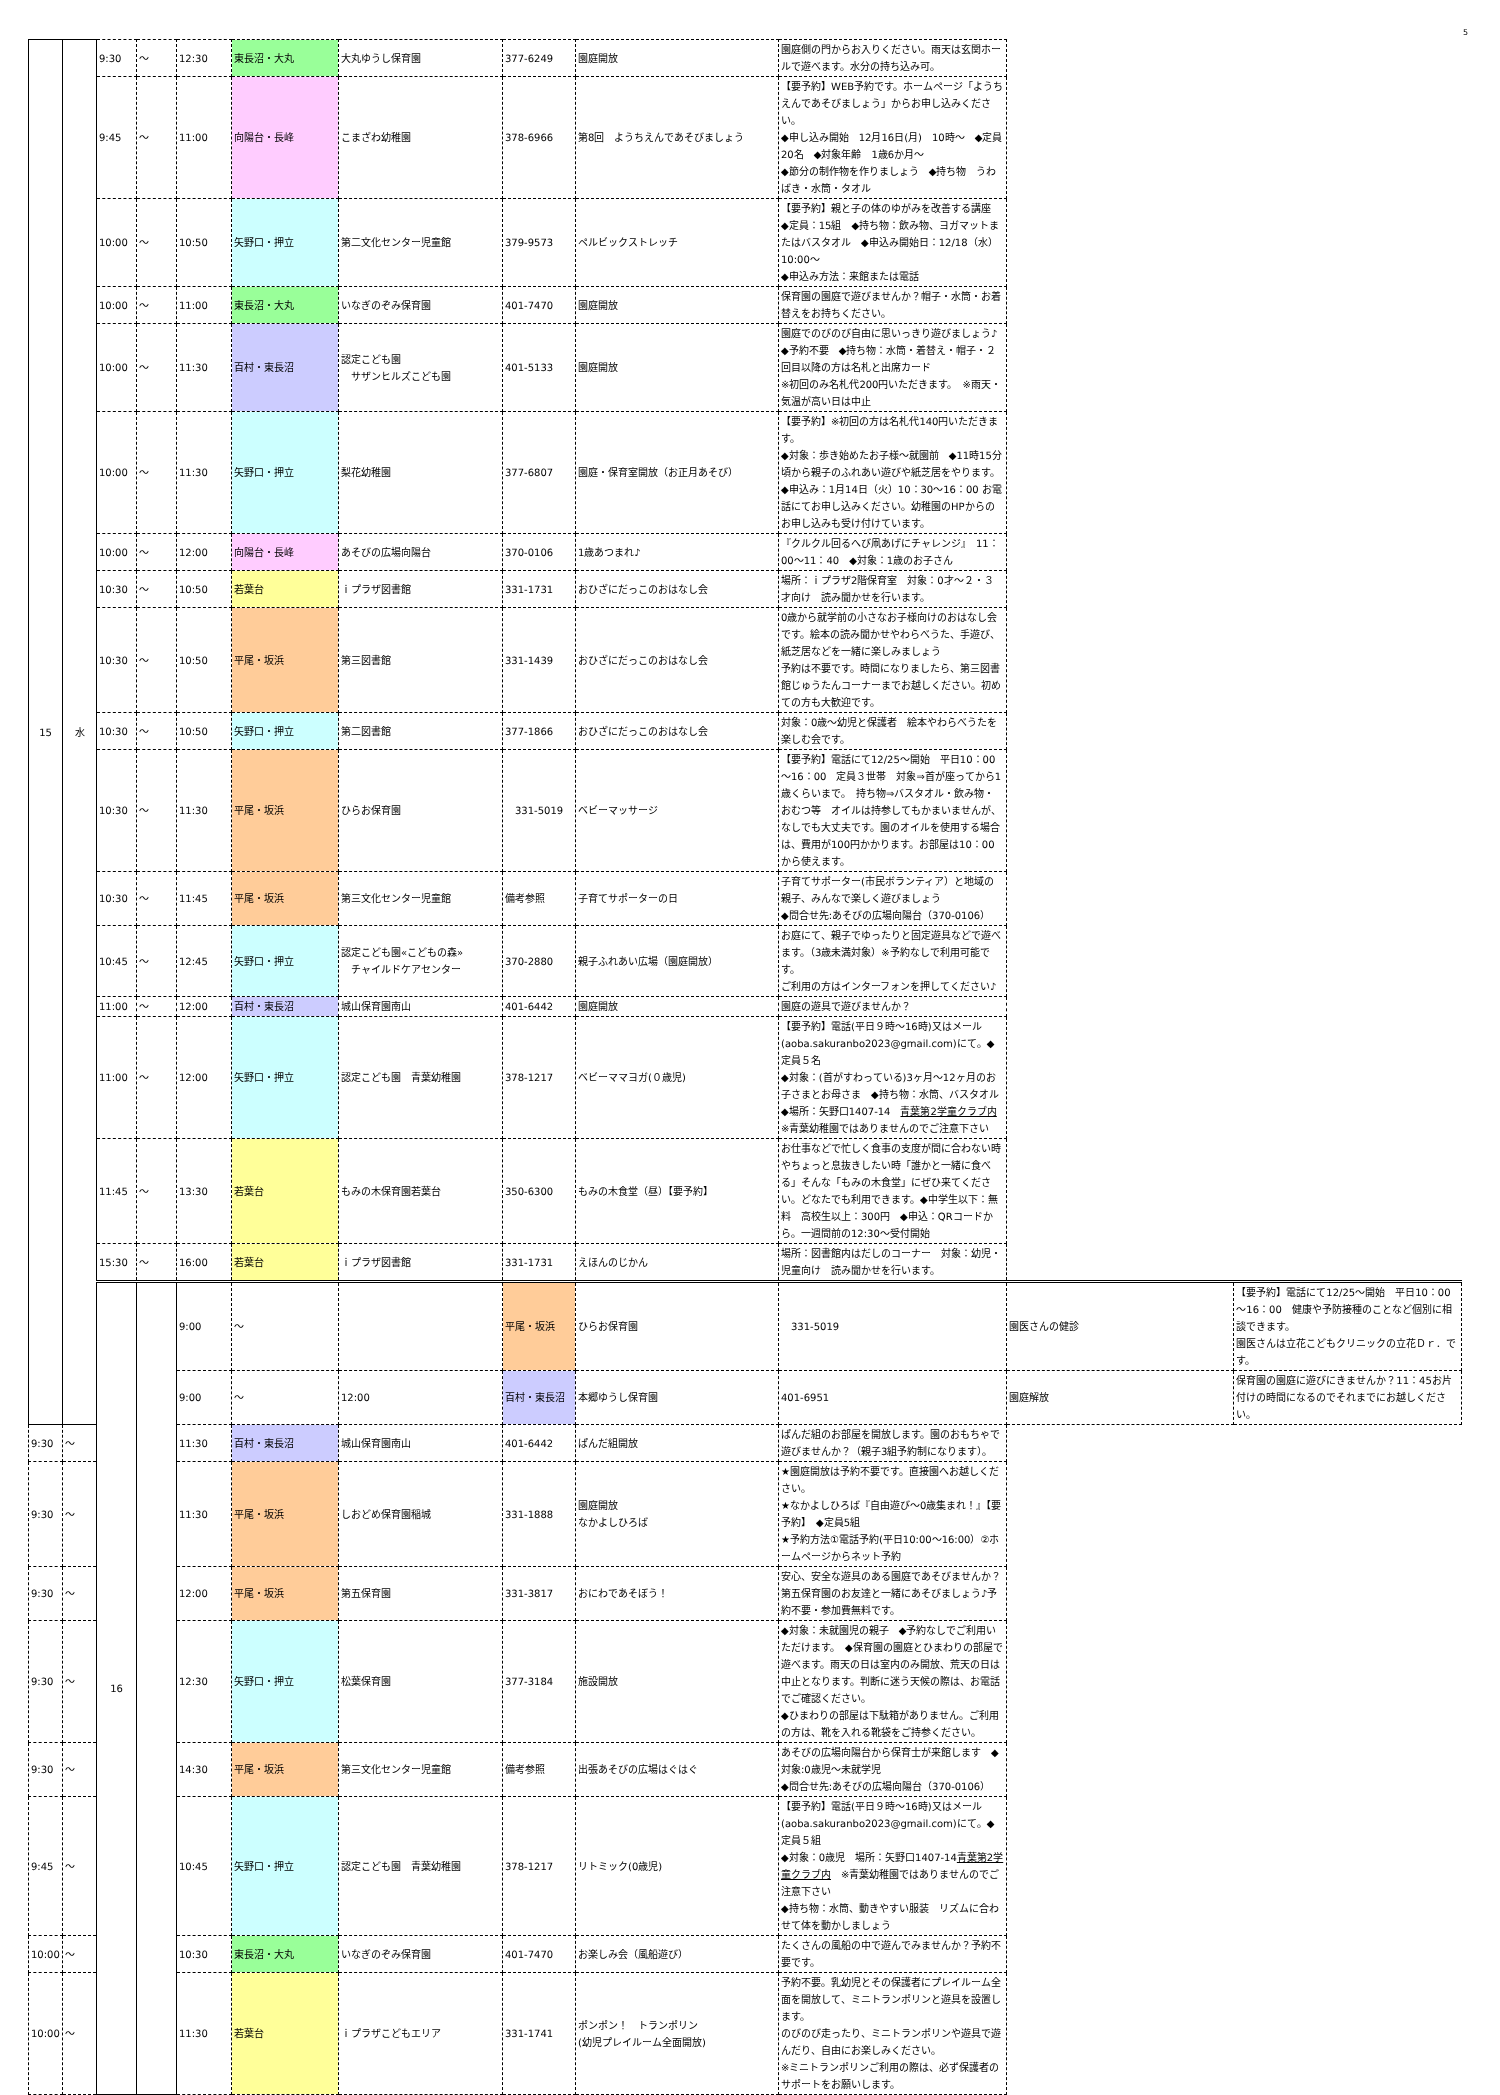5
| 15 | 水 | 9:30 | ～ | 12:30 | 東長沼・大丸 | 大丸ゆうし保育園 | 377-6249 | 園庭開放 | 園庭側の門からお入りください。雨天は玄関ホールで遊べます。水分の持ち込み可。 | | |
| | | 9:45 | ～ | 11:00 | 向陽台・長峰 | こまざわ幼稚園 | 378-6966 | 第8回 ようちえんであそびましょう | 【要予約】WEB予約です。ホームページ「ようちえんであそびましょう」からお申し込みください。 ◆申し込み開始 12月16日(月) 10時～ ◆定員20名 ◆対象年齢 1歳6か月～ ◆節分の制作物を作りましょう ◆持ち物 うわばき・水筒・タオル | | |
| | | 10:00 | ～ | 10:50 | 矢野口・押立 | 第二文化センター児童館 | 379-9573 | ペルビックストレッチ | 【要予約】親と子の体のゆがみを改善する講座 ◆定員：15組 ◆持ち物：飲み物、ヨガマットまたはバスタオル ◆申込み開始日：12/18（水）10:00～ ◆申込み方法：来館または電話 | | |
| | | 10:00 | ～ | 11:00 | 東長沼・大丸 | いなぎのぞみ保育園 | 401-7470 | 園庭開放 | 保育園の園庭で遊びませんか？帽子・水筒・お着替えをお持ちください。 | | |
| | | 10:00 | ～ | 11:30 | 百村・東長沼 | 認定こども園 サザンヒルズこども園 | 401-5133 | 園庭開放 | 園庭でのびのび自由に思いっきり遊びましょう♪ ◆予約不要 ◆持ち物：水筒・着替え・帽子・２回目以降の方は名札と出席カード ※初回のみ名札代200円いただきます。 ※雨天・気温が高い日は中止 | | |
| | | 10:00 | ～ | 11:30 | 矢野口・押立 | 梨花幼稚園 | 377-6807 | 園庭・保育室開放（お正月あそび） | 【要予約】※初回の方は名札代140円いただきます。 ◆対象：歩き始めたお子様～就園前 ◆11時15分頃から親子のふれあい遊びや紙芝居をやります。 ◆申込み：1月14日（火）10：30～16：00 お電話にてお申し込みください。幼稚園のHPからのお申し込みも受け付けています。 | | |
| | | 10:00 | ～ | 12:00 | 向陽台・長峰 | あそびの広場向陽台 | 370-0106 | 1歳あつまれ♪ | 『クルクル回るへび凧あげにチャレンジ』 11：00～11：40 ◆対象：1歳のお子さん | | |
| | | 10:30 | ～ | 10:50 | 若葉台 | ｉプラザ図書館 | 331-1731 | おひざにだっこのおはなし会 | 場所：ｉプラザ2階保育室 対象：0才～２・３才向け 読み聞かせを行います。 | | |
| | | 10:30 | ～ | 10:50 | 平尾・坂浜 | 第三図書館 | 331-1439 | おひざにだっこのおはなし会 | 0歳から就学前の小さなお子様向けのおはなし会です。絵本の読み聞かせやわらべうた、手遊び、紙芝居などを一緒に楽しみましょう 予約は不要です。時間になりましたら、第三図書館じゅうたんコーナーまでお越しください。初めての方も大歓迎です。 | | |
| | | 10:30 | ～ | 10:50 | 矢野口・押立 | 第二図書館 | 377-1866 | おひざにだっこのおはなし会 | 対象：0歳～幼児と保護者 絵本やわらべうたを楽しむ会です。 | | |
| | | 10:30 | ～ | 11:30 | 平尾・坂浜 | ひらお保育園 | 331-5019 | ベビーマッサージ | 【要予約】電話にて12/25～開始 平日10：00～16：00 定員３世帯 対象⇒首が座ってから1歳くらいまで。 持ち物⇒バスタオル・飲み物・おむつ等 オイルは持参してもかまいませんが、なしでも大丈夫です。園のオイルを使用する場合は、費用が100円かかります。お部屋は10：00から使えます。 | | |
| | | 10:30 | ～ | 11:45 | 平尾・坂浜 | 第三文化センター児童館 | 備考参照 | 子育てサポーターの日 | 子育てサポーター(市民ボランティア）と地域の親子、みんなで楽しく遊びましょう ◆問合せ先:あそびの広場向陽台（370-0106） | | |
| | | 10:45 | ～ | 12:45 | 矢野口・押立 | 認定こども園«こどもの森» チャイルドケアセンター | 370-2880 | 親子ふれあい広場（園庭開放） | お庭にて、親子でゆったりと固定遊具などで遊べます。（3歳未満対象）※予約なしで利用可能です。 ご利用の方はインターフォンを押してください♪ | | |
| | | 11:00 | ～ | 12:00 | 百村・東長沼 | 城山保育園南山 | 401-6442 | 園庭開放 | 園庭の遊具で遊びませんか？ | | |
| | | 11:00 | ～ | 12:00 | 矢野口・押立 | 認定こども園 青葉幼稚園 | 378-1217 | ベビーママヨガ(０歳児) | 【要予約】電話(平日９時～16時)又はメール(aoba.sakuranbo2023@gmail.com)にて。◆定員５名 ◆対象：(首がすわっている)3ヶ月～12ヶ月のお子さまとお母さま ◆持ち物：水筒、バスタオル ◆場所：矢野口1407-14 青葉第2学童クラブ内 ※青葉幼稚園ではありませんのでご注意下さい | | |
| | | 11:45 | ～ | 13:30 | 若葉台 | もみの木保育園若葉台 | 350-6300 | もみの木食堂（昼）【要予約】 | お仕事などで忙しく食事の支度が間に合わない時やちょっと息抜きしたい時「誰かと一緒に食べる」そんな「もみの木食堂」にぜひ来てください。どなたでも利用できます。◆中学生以下：無料 高校生以上：300円 ◆申込：QRコードから。一週間前の12:30～受付開始 | | |
| | | 15:30 | ～ | 16:00 | 若葉台 | ｉプラザ図書館 | 331-1731 | えほんのじかん | 場所：図書館内はだしのコーナー 対象：幼児・児童向け 読み聞かせを行います。 | | |
| | | 16 | | 9:00 | ～ | | 平尾・坂浜 | ひらお保育園 | 331-5019 | 園医さんの健診 | 【要予約】電話にて12/25～開始 平日10：00～16：00 健康や予防接種のことなど個別に相談できます。 園医さんは立花こどもクリニックの立花Ｄｒ．です。 |
| | | | | 9:00 | ～ | 12:00 | 百村・東長沼 | 本郷ゆうし保育園 | 401-6951 | 園庭解放 | 保育園の園庭に遊びにきませんか？11：45お片付けの時間になるのでそれまでにお越しください。 |
| 9:30 | ～ | | | 11:30 | 百村・東長沼 | 城山保育園南山 | 401-6442 | ぱんだ組開放 | ぱんだ組のお部屋を開放します。園のおもちゃで遊びませんか？（親子3組予約制になります）。 | | |
| 9:30 | ～ | | | 11:30 | 平尾・坂浜 | しおどめ保育園稲城 | 331-1888 | 園庭開放 なかよしひろば | ★園庭開放は予約不要です。直接園へお越しください。 ★なかよしひろば『自由遊び～0歳集まれ！』【要予約】 ◆定員5組 ★予約方法①電話予約(平日10:00～16:00）②ホームページからネット予約 | | |
| 9:30 | ～ | | | 12:00 | 平尾・坂浜 | 第五保育園 | 331-3817 | おにわであそぼう！ | 安心、安全な遊具のある園庭であそびませんか？第五保育園のお友達と一緒にあそびましょう♪予約不要・参加費無料です。 | | |
| 9:30 | ～ | | | 12:30 | 矢野口・押立 | 松葉保育園 | 377-3184 | 施設開放 | ◆対象：未就園児の親子 ◆予約なしでご利用いただけます。 ◆保育園の園庭とひまわりの部屋で遊べます。雨天の日は室内のみ開放、荒天の日は中止となります。判断に迷う天候の際は、お電話でご確認ください。 ◆ひまわりの部屋は下駄箱がありません。ご利用の方は、靴を入れる靴袋をご持参ください。 | | |
| 9:30 | ～ | | | 14:30 | 平尾・坂浜 | 第三文化センター児童館 | 備考参照 | 出張あそびの広場はぐはぐ | あそびの広場向陽台から保育士が来館します ◆対象:0歳児～未就学児 ◆問合せ先:あそびの広場向陽台（370-0106） | | |
| 9:45 | ～ | | | 10:45 | 矢野口・押立 | 認定こども園 青葉幼稚園 | 378-1217 | リトミック(0歳児) | 【要予約】電話(平日９時～16時)又はメール(aoba.sakuranbo2023@gmail.com)にて。◆定員５組 ◆対象：0歳児 場所：矢野口1407-14 青葉第2学童クラブ内 ※青葉幼稚園ではありませんのでご注意下さい ◆持ち物：水筒、動きやすい服装 リズムに合わせて体を動かしましょう | | |
| 10:00 | ～ | | | 10:30 | 東長沼・大丸 | いなぎのぞみ保育園 | 401-7470 | お楽しみ会（風船遊び） | たくさんの風船の中で遊んでみませんか？予約不要です。 | | |
| 10:00 | ～ | | | 11:30 | 若葉台 | ｉプラザこどもエリア | 331-1741 | ポンポン！ トランポリン (幼児プレイルーム全面開放) | 予約不要。乳幼児とその保護者にプレイルーム全面を開放して、ミニトランポリンと遊具を設置します。 のびのび走ったり、ミニトランポリンや遊具で遊んだり、自由にお楽しみください。 ※ミニトランポリンご利用の際は、必ず保護者のサポートをお願いします。 | | |